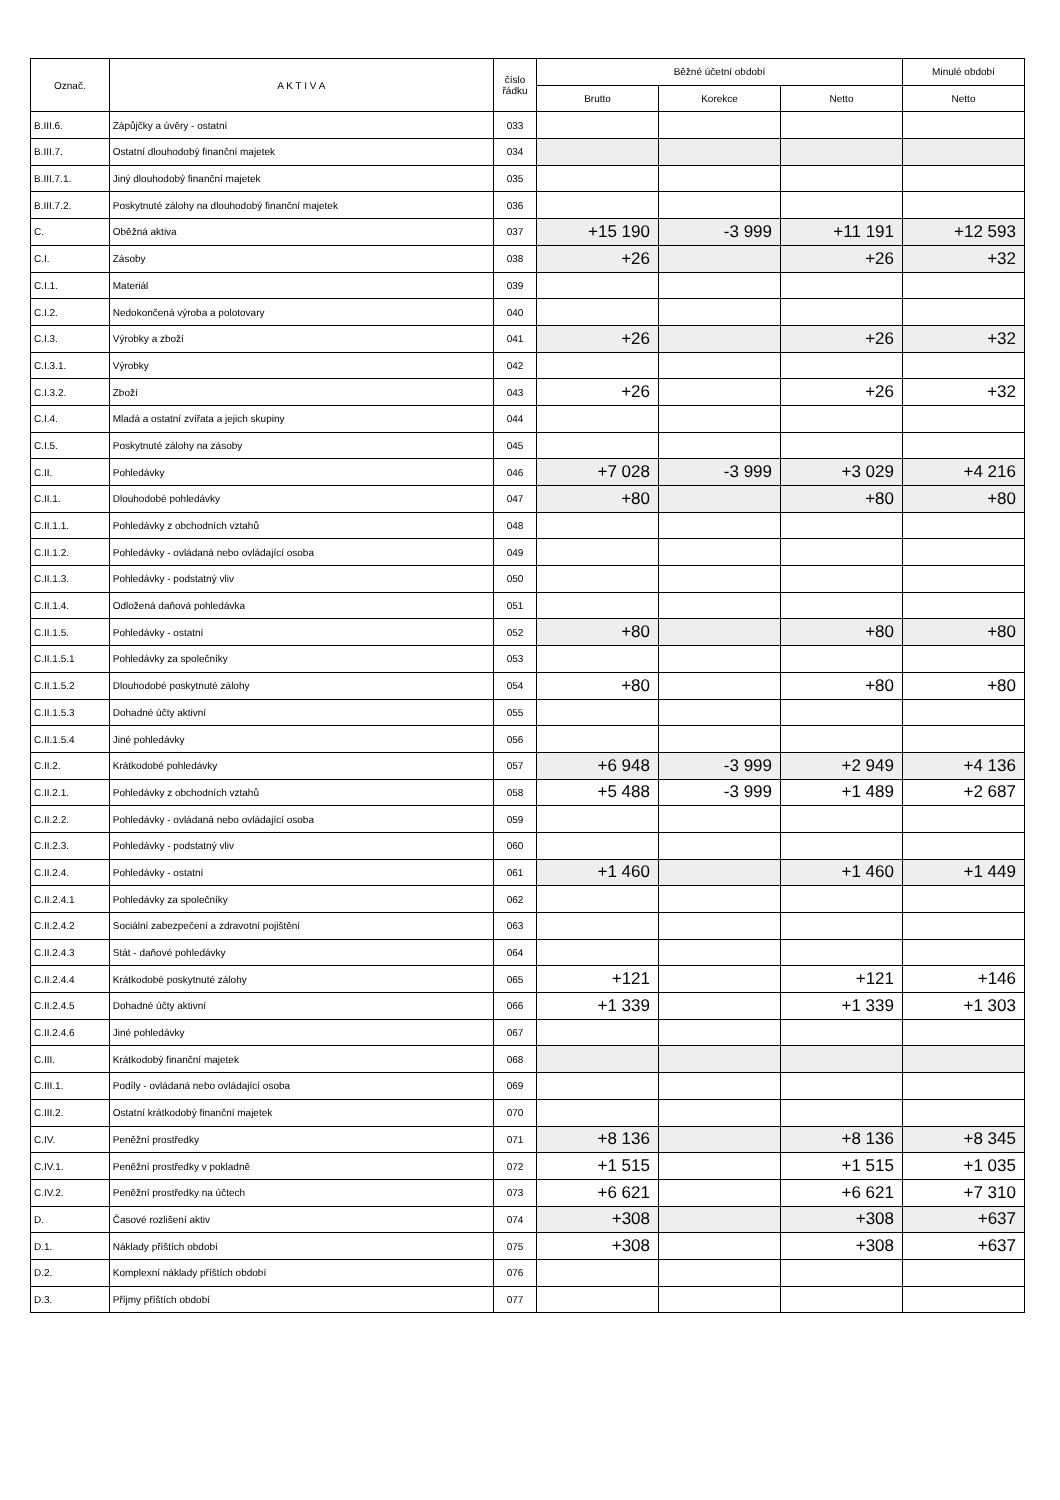| Označ. | A K T I V A | číslo řádku | Běžné účetní období | | | Minulé období |
| --- | --- | --- | --- | --- | --- | --- |
| | | | Brutto | Korekce | Netto | Netto |
| B.III.6. | Zápůjčky a úvěry - ostatní | 033 | | | | |
| B.III.7. | Ostatní dlouhodobý finanční majetek | 034 | | | | |
| B.III.7.1. | Jiný dlouhodobý finanční majetek | 035 | | | | |
| B.III.7.2. | Poskytnuté zálohy na dlouhodobý finanční majetek | 036 | | | | |
| C. | Oběžná aktiva | 037 | +15 190 | -3 999 | +11 191 | +12 593 |
| C.I. | Zásoby | 038 | +26 | | +26 | +32 |
| C.I.1. | Materiál | 039 | | | | |
| C.I.2. | Nedokončená výroba a polotovary | 040 | | | | |
| C.I.3. | Výrobky a zboží | 041 | +26 | | +26 | +32 |
| C.I.3.1. | Výrobky | 042 | | | | |
| C.I.3.2. | Zboží | 043 | +26 | | +26 | +32 |
| C.I.4. | Mladá a ostatní zvířata a jejich skupiny | 044 | | | | |
| C.I.5. | Poskytnuté zálohy na zásoby | 045 | | | | |
| C.II. | Pohledávky | 046 | +7 028 | -3 999 | +3 029 | +4 216 |
| C.II.1. | Dlouhodobé pohledávky | 047 | +80 | | +80 | +80 |
| C.II.1.1. | Pohledávky z obchodních vztahů | 048 | | | | |
| C.II.1.2. | Pohledávky - ovládaná nebo ovládající osoba | 049 | | | | |
| C.II.1.3. | Pohledávky - podstatný vliv | 050 | | | | |
| C.II.1.4. | Odložená daňová pohledávka | 051 | | | | |
| C.II.1.5. | Pohledávky - ostatní | 052 | +80 | | +80 | +80 |
| C.II.1.5.1 | Pohledávky za společníky | 053 | | | | |
| C.II.1.5.2 | Dlouhodobé poskytnuté zálohy | 054 | +80 | | +80 | +80 |
| C.II.1.5.3 | Dohadné účty aktivní | 055 | | | | |
| C.II.1.5.4 | Jiné pohledávky | 056 | | | | |
| C.II.2. | Krátkodobé pohledávky | 057 | +6 948 | -3 999 | +2 949 | +4 136 |
| C.II.2.1. | Pohledávky z obchodních vztahů | 058 | +5 488 | -3 999 | +1 489 | +2 687 |
| C.II.2.2. | Pohledávky - ovládaná nebo ovládající osoba | 059 | | | | |
| C.II.2.3. | Pohledávky - podstatný vliv | 060 | | | | |
| C.II.2.4. | Pohledávky - ostatní | 061 | +1 460 | | +1 460 | +1 449 |
| C.II.2.4.1 | Pohledávky za společníky | 062 | | | | |
| C.II.2.4.2 | Sociální zabezpečení a zdravotní pojištění | 063 | | | | |
| C.II.2.4.3 | Stát - daňové pohledávky | 064 | | | | |
| C.II.2.4.4 | Krátkodobé poskytnuté zálohy | 065 | +121 | | +121 | +146 |
| C.II.2.4.5 | Dohadné účty aktivní | 066 | +1 339 | | +1 339 | +1 303 |
| C.II.2.4.6 | Jiné pohledávky | 067 | | | | |
| C.III. | Krátkodobý finanční majetek | 068 | | | | |
| C.III.1. | Podíly - ovládaná nebo ovládající osoba | 069 | | | | |
| C.III.2. | Ostatní krátkodobý finanční majetek | 070 | | | | |
| C.IV. | Peněžní prostředky | 071 | +8 136 | | +8 136 | +8 345 |
| C.IV.1. | Peněžní prostředky v pokladně | 072 | +1 515 | | +1 515 | +1 035 |
| C.IV.2. | Peněžní prostředky na účtech | 073 | +6 621 | | +6 621 | +7 310 |
| D. | Časové rozlišení aktiv | 074 | +308 | | +308 | +637 |
| D.1. | Náklady příštích období | 075 | +308 | | +308 | +637 |
| D.2. | Komplexní náklady příštích období | 076 | | | | |
| D.3. | Příjmy příštích období | 077 | | | | |